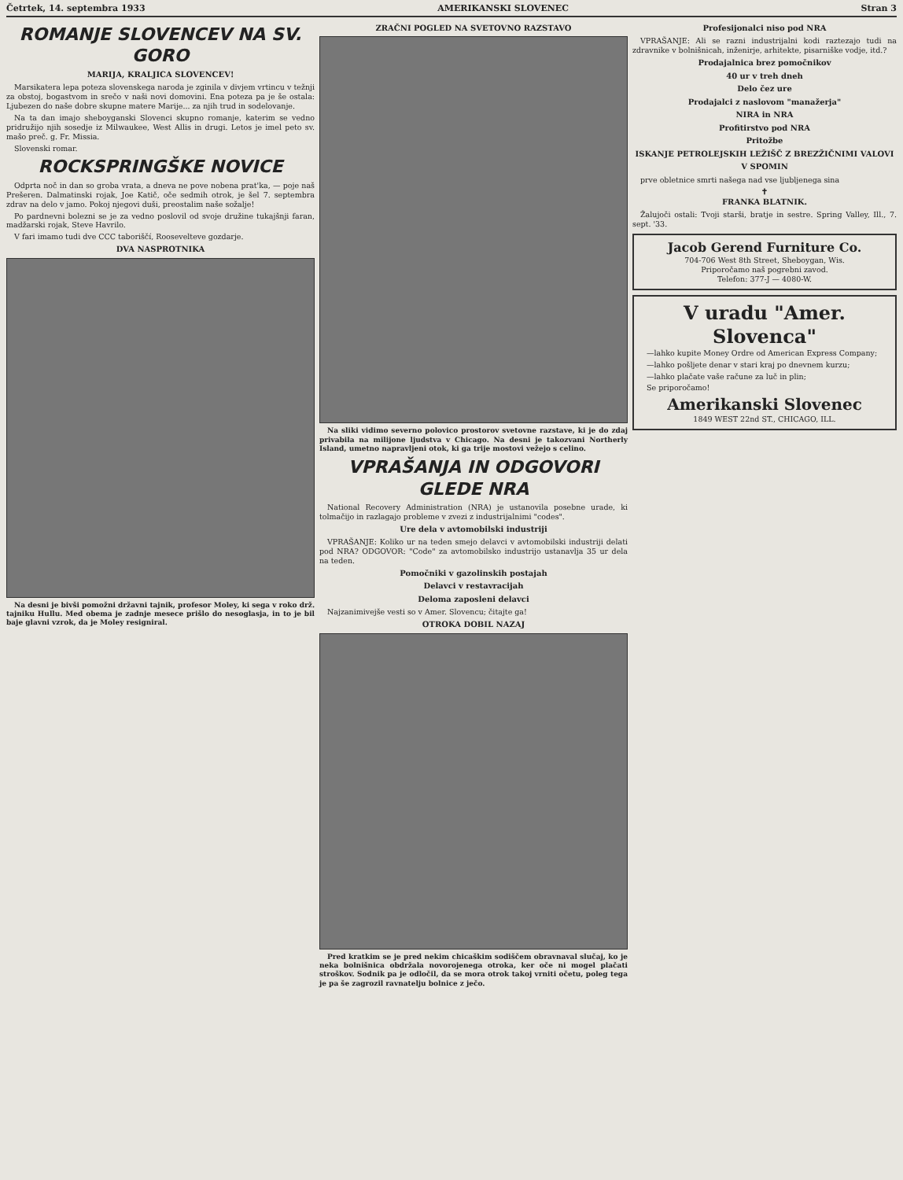Četrtek, 14. septembra 1933 AMERIKANSKI SLOVENEC Stran 3
ROMANJE SLOVENCEV NA SV. GORO
MARIJA, KRALJICA SLOVENCEV!
Marsikatera lepa poteza slovenskega naroda je zginila v divjem vrtincu v težnji za obstoj, bogastvom in srečo v naši novi domovini. Ena poteza pa je še ostala: Ljubezen do naše dobre skupne matere Marije... za njih trud in sodelovanje.
Na ta dan imajo sheboyganski Slovenci skupno romanje, katerim se vedno pridružijo njih sosedje iz Milwaukee, West Allis in drugi. Letos je imel peto sv. mašo preč. g. Fr. Missia.
Slovenski romar.
ROCKSPRINGŠKE NOVICE
Odprta noč in dan so groba vrata, a dneva ne pove nobena prat'ka, — poje naš Prešeren. Dalmatinski rojak, Joe Katič, oče sedmih otrok, je šel 7. septembra zdrav na delo v jamo. Pokoj njegovi duši, preostalim naše sožalje!
Po pardnevni bolezni se je za vedno poslovil od svoje družine tukajšnji faran, madžarski rojak, Steve Havrilo.
V fari imamo tudi dve CCC taboriščí, Roosevelteve gozdarje.
DVA NASPROTNIKA
Na desni je bivši pomožni državni tajnik, profesor Moley, ki sega v roko drž. tajniku Hullu. Med obema je zadnje mesece prišlo do nesoglasja, in to je bil baje glavni vzrok, da je Moley resigniral.
ZRAČNI POGLED NA SVETOVNO RAZSTAVO
Na sliki vidimo severno polovico prostorov svetovne razstave, ki je do zdaj privabila na milijone ljudstva v Chicago. Na desni je takozvani Northerly Island, umetno napravljeni otok, ki ga trije mostovi vežejo s celino.
VPRAŠANJA IN ODGOVORI GLEDE NRA
National Recovery Administration (NRA) je ustanovila posebne urade, ki tolmačijo in razlagajo probleme v zvezi z industrijalnimi "codes".
Ure dela v avtomobilski industriji
VPRAŠANJE: Koliko ur na teden smejo delavci v avtomobilski industriji delati pod NRA? ODGOVOR: "Code" za avtomobilsko industrijo ustanavlja 35 ur dela na teden.
Pomočniki v gazolinskih postajah
Delavci v restavracijah
Deloma zaposleni delavci
Najzanimivejše vesti so v Amer. Slovencu; čitajte ga!
OTROKA DOBIL NAZAJ
Pred kratkim se je pred nekim chicaškim sodiščem obravnaval slučaj, ko je neka bolnišnica obdržala novorojenega otroka, ker oče ni mogel plačati stroškov. Sodnik pa je odločil, da se mora otrok takoj vrniti očetu, poleg tega je pa še zagrozil ravnatelju bolnice z ječo.
Profesijonalci niso pod NRA
VPRAŠANJE: Ali se razni industrijalni kodi raztezajo tudi na zdravnike v bolnišnicah, inženirje, arhitekte, pisarniške vodje, itd.?
Prodajalnica brez pomočnikov
40 ur v treh dneh
Delo čez ure
Prodajalci z naslovom "manažerja"
NIRA in NRA
Profitirstvo pod NRA
Pritožbe
ISKANJE PETROLEJSKIH LEŽIŠČ Z BREZŽIČNIMI VALOVI
V SPOMIN
prve obletnice smrti našega nad vse ljubljenega sina
✝
FRANKA BLATNIK.
Žalujoči ostali: Tvoji starši, bratje in sestre. Spring Valley, Ill., 7. sept. '33.
Jacob Gerend Furniture Co.
704-706 West 8th Street, Sheboygan, Wis.
Priporočamo naš pogrebni zavod.
Telefon: 377-J — 4080-W.
V uradu "Amer. Slovenca"
—lahko kupite Money Ordre od American Express Company;
—lahko pošljete denar v stari kraj po dnevnem kurzu;
—lahko plačate vaše račune za luč in plin;
Se priporočamo!
Amerikanski Slovenec
1849 WEST 22nd ST., CHICAGO, ILL.